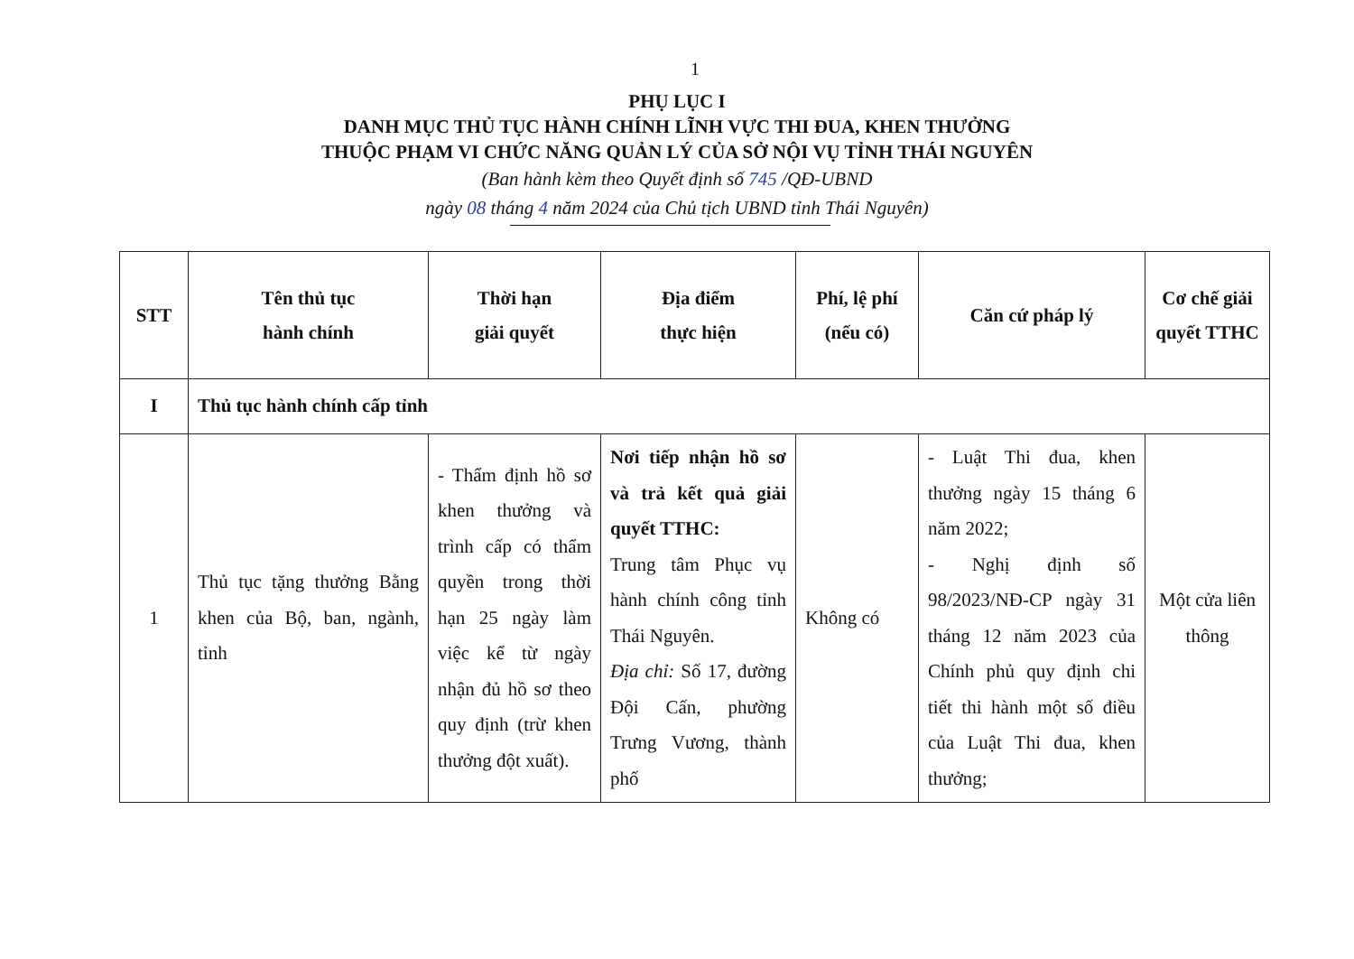1
PHỤ LỤC I
DANH MỤC THỦ TỤC HÀNH CHÍNH LĨNH VỰC THI ĐUA, KHEN THƯỞNG
THUỘC PHẠM VI CHỨC NĂNG QUẢN LÝ CỦA SỞ NỘI VỤ TỈNH THÁI NGUYÊN
(Ban hành kèm theo Quyết định số 745 /QĐ-UBND
ngày 08 tháng 4 năm 2024 của Chủ tịch UBND tỉnh Thái Nguyên)
| STT | Tên thủ tục hành chính | Thời hạn giải quyết | Địa điểm thực hiện | Phí, lệ phí (nếu có) | Căn cứ pháp lý | Cơ chế giải quyết TTHC |
| --- | --- | --- | --- | --- | --- | --- |
| I | Thủ tục hành chính cấp tỉnh | | | | | |
| 1 | Thủ tục tặng thưởng Bằng khen của Bộ, ban, ngành, tỉnh | - Thẩm định hồ sơ khen thưởng và trình cấp có thẩm quyền trong thời hạn 25 ngày làm việc kể từ ngày nhận đủ hồ sơ theo quy định (trừ khen thưởng đột xuất). | Nơi tiếp nhận hồ sơ và trả kết quả giải quyết TTHC: Trung tâm Phục vụ hành chính công tỉnh Thái Nguyên. Địa chỉ: Số 17, đường Đội Cấn, phường Trưng Vương, thành phố | Không có | - Luật Thi đua, khen thưởng ngày 15 tháng 6 năm 2022; - Nghị định số 98/2023/NĐ-CP ngày 31 tháng 12 năm 2023 của Chính phủ quy định chi tiết thi hành một số điều của Luật Thi đua, khen thưởng; | Một cửa liên thông |